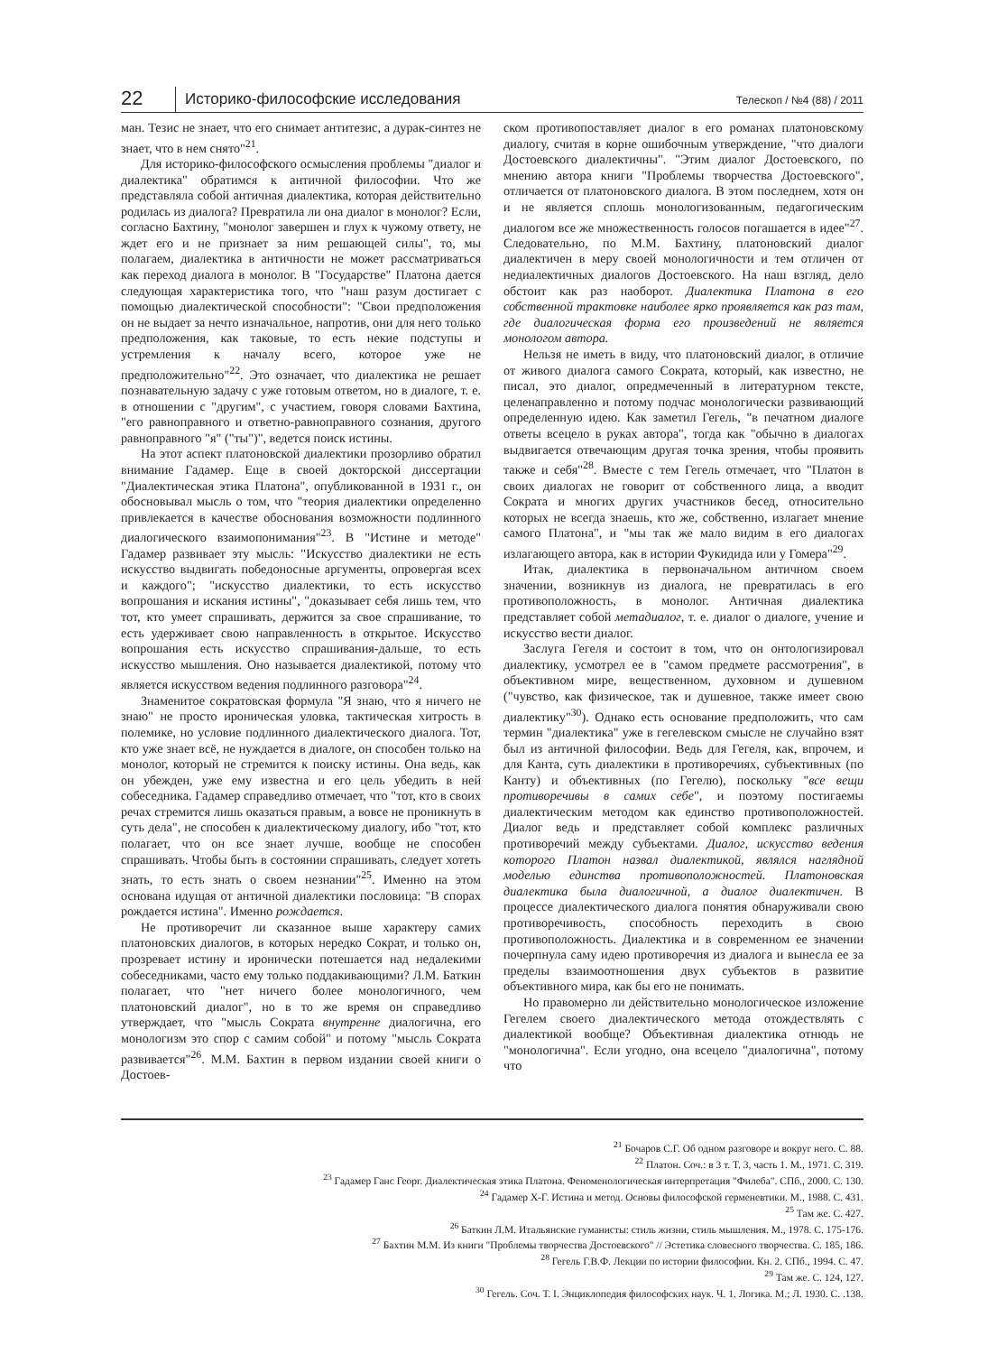22 Историко-философские исследования Телескоп / №4 (88) / 2011
ман. Тезис не знает, что его снимает антитезис, а дурак-синтез не знает, что в нем снято"<sup>21</sup>.
Для историко-философского осмысления проблемы "диалог и диалектика" обратимся к античной философии. Что же представляла собой античная диалектика, которая действительно родилась из диалога? Превратила ли она диалог в монолог? Если, согласно Бахтину, "монолог завершен и глух к чужому ответу, не ждет его и не признает за ним решающей силы", то, мы полагаем, диалектика в античности не может рассматриваться как переход диалога в монолог. В "Государстве" Платона дается следующая характеристика того, что "наш разум достигает с помощью диалектической способности": "Свои предположения он не выдает за нечто изначальное, напротив, они для него только предположения, как таковые, то есть некие подступы и устремления к началу всего, которое уже не предположительно"<sup>22</sup>. Это означает, что диалектика не решает познавательную задачу с уже готовым ответом, но в диалоге, т. е. в отношении с "другим", с участием, говоря словами Бахтина, "его равноправного и ответно-равноправного сознания, другого равноправного "я" ("ты")", ведется поиск истины.
На этот аспект платоновской диалектики прозорливо обратил внимание Гадамер. Еще в своей докторской диссертации "Диалектическая этика Платона", опубликованной в 1931 г., он обосновывал мысль о том, что "теория диалектики определенно привлекается в качестве обоснования возможности подлинного диалогического взаимопонимания"<sup>23</sup>. В "Истине и методе" Гадамер развивает эту мысль: "Искусство диалектики не есть искусство выдвигать победоносные аргументы, опровергая всех и каждого"; "искусство диалектики, то есть искусство вопрошания и искания истины", "доказывает себя лишь тем, что тот, кто умеет спрашивать, держится за свое спрашивание, то есть удерживает свою направленность в открытое. Искусство вопрошания есть искусство спрашивания-дальше, то есть искусство мышления. Оно называется диалектикой, потому что является искусством ведения подлинного разговора"<sup>24</sup>.
Знаменитое сократовская формула "Я знаю, что я ничего не знаю" не просто ироническая уловка, тактическая хитрость в полемике, но условие подлинного диалектического диалога. Тот, кто уже знает всё, не нуждается в диалоге, он способен только на монолог, который не стремится к поиску истины. Она ведь, как он убежден, уже ему известна и его цель убедить в ней собеседника. Гадамер справедливо отмечает, что "тот, кто в своих речах стремится лишь оказаться правым, а вовсе не проникнуть в суть дела", не способен к диалектическому диалогу, ибо "тот, кто полагает, что он все знает лучше, вообще не способен спрашивать. Чтобы быть в состоянии спрашивать, следует хотеть знать, то есть знать о своем незнании"<sup>25</sup>. Именно на этом основана идущая от античной диалектики пословица: "В спорах рождается истина". Именно рождается.
Не противоречит ли сказанное выше характеру самих платоновских диалогов, в которых нередко Сократ, и только он, прозревает истину и иронически потешается над недалекими собеседниками, часто ему только поддакивающими? Л.М. Баткин полагает, что "нет ничего более монологичного, чем платоновский диалог", но в то же время он справедливо утверждает, что "мысль Сократа внутренне диалогична, его монологизм это спор с самим собой" и потому "мысль Сократа развивается"<sup>26</sup>. М.М. Бахтин в первом издании своей книги о Достоев-
ском противопоставляет диалог в его романах платоновскому диалогу, считая в корне ошибочным утверждение, "что диалоги Достоевского диалектичны". "Этим диалог Достоевского, по мнению автора книги "Проблемы творчества Достоевского", отличается от платоновского диалога. В этом последнем, хотя он и не является сплошь монологизованным, педагогическим диалогом все же множественность голосов погашается в идее"<sup>27</sup>. Следовательно, по М.М. Бахтину, платоновский диалог диалектичен в меру своей монологичности и тем отличен от недиалектичных диалогов Достоевского. На наш взгляд, дело обстоит как раз наоборот. Диалектика Платона в его собственной трактовке наиболее ярко проявляется как раз там, где диалогическая форма его произведений не является монологом автора.
Нельзя не иметь в виду, что платоновский диалог, в отличие от живого диалога самого Сократа, который, как известно, не писал, это диалог, опредмеченный в литературном тексте, целенаправленно и потому подчас монологически развивающий определенную идею. Как заметил Гегель, "в печатном диалоге ответы всецело в руках автора", тогда как "обычно в диалогах выдвигается отвечающим другая точка зрения, чтобы проявить также и себя"<sup>28</sup>. Вместе с тем Гегель отмечает, что "Платон в своих диалогах не говорит от собственного лица, а вводит Сократа и многих других участников бесед, относительно которых не всегда знаешь, кто же, собственно, излагает мнение самого Платона", и "мы так же мало видим в его диалогах излагающего автора, как в истории Фукидида или у Гомера"<sup>29</sup>.
Итак, диалектика в первоначальном античном своем значении, возникнув из диалога, не превратилась в его противоположность, в монолог. Античная диалектика представляет собой метадиалог, т. е. диалог о диалоге, учение и искусство вести диалог.
Заслуга Гегеля и состоит в том, что он онтологизировал диалектику, усмотрел ее в "самом предмете рассмотрения", в объективном мире, вещественном, духовном и душевном ("чувство, как физическое, так и душевное, также имеет свою диалектику"<sup>30</sup>). Однако есть основание предположить, что сам термин "диалектика" уже в гегелевском смысле не случайно взят был из античной философии. Ведь для Гегеля, как, впрочем, и для Канта, суть диалектики в противоречиях, субъективных (по Канту) и объективных (по Гегелю), поскольку "все вещи противоречивы в самих себе", и поэтому постигаемы диалектическим методом как единство противоположностей. Диалог ведь и представляет собой комплекс различных противоречий между субъектами. Диалог, искусство ведения которого Платон назвал диалектикой, являлся наглядной моделью единства противоположностей. Платоновская диалектика была диалогичной, а диалог диалектичен. В процессе диалектического диалога понятия обнаруживали свою противоречивость, способность переходить в свою противоположность. Диалектика и в современном ее значении почерпнула саму идею противоречия из диалога и вынесла ее за пределы взаимоотношения двух субъектов в развитие объективного мира, как бы его не понимать.
Но правомерно ли действительно монологическое изложение Гегелем своего диалектического метода отождествлять с диалектикой вообще? Объективная диалектика отнюдь не "монологична". Если угодно, она всецело "диалогична", потому что
<sup>21</sup> Бочаров С.Г. Об одном разговоре и вокруг него. С. 88.
<sup>22</sup> Платон. Соч.: в 3 т. Т. 3, часть 1. М., 1971. С. 319.
<sup>23</sup> Гадамер Ганс Георг. Диалектическая этика Платона. Феноменологическая интерпретация "Филеба". СПб., 2000. С. 130.
<sup>24</sup> Гадамер Х-Г. Истина и метод. Основы философской герменевтики. М., 1988. С. 431.
<sup>25</sup> Там же. С. 427.
<sup>26</sup> Баткин Л.М. Итальянские гуманисты: стиль жизни, стиль мышления. М., 1978. С. 175-176.
<sup>27</sup> Бахтин М.М. Из книги "Проблемы творчества Достоевского" // Эстетика словесного творчества. С. 185, 186.
<sup>28</sup> Гегель Г.В.Ф. Лекции по истории философии. Кн. 2. СПб., 1994. С. 47.
<sup>29</sup> Там же. С. 124, 127.
<sup>30</sup> Гегель. Соч. Т. I. Энциклопедия философских наук. Ч. 1. Логика. М.; Л. 1930. С. .138.